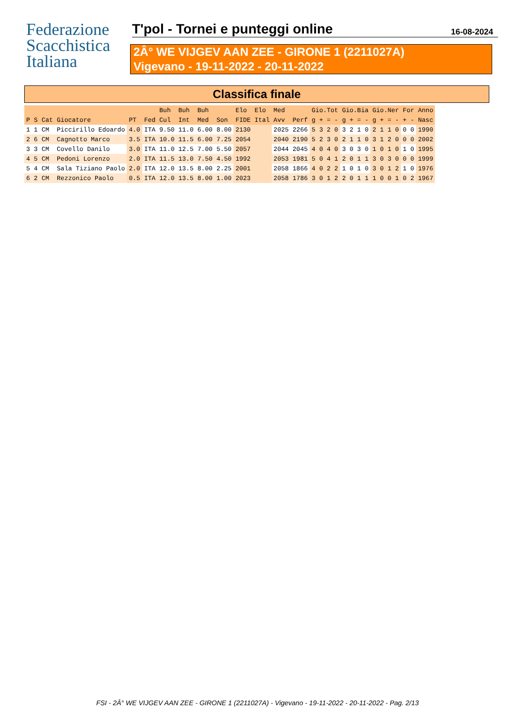Federazione
Scacchistica
Italiana
T'pol - Tornei e punteggi online
16-08-2024
2Â° WE VIJGEV AAN ZEE - GIRONE 1 (2211027A)
Vigevano - 19-11-2022 - 20-11-2022
Classifica finale
| | | | | | | Buh | Buh | Buh | | Elo | Elo | Med | | Gio.Tot | Gio.Bia | Gio.Ner | For | Anno |
| --- | --- | --- | --- | --- | --- | --- | --- | --- | --- | --- | --- | --- | --- | --- | --- | --- | --- | --- |
| P | S | Cat | Giocatore | PT | Fed | Cul | Int | Med | Son | FIDE | Ital | Avv | Perf | g + = - | g + = - | g + = - | + - | Nasc |
| 1 | 1 | CM | Piccirillo Edoardo | 4.0 | ITA | 9.50 | 11.0 | 6.00 | 8.00 | 2130 | | 2025 | 2266 | 5 3 2 0 | 3 2 1 0 | 2 1 1 0 | 0 0 | 1990 |
| 2 | 6 | CM | Cagnotto Marco | 3.5 | ITA | 10.0 | 11.5 | 6.00 | 7.25 | 2054 | | 2040 | 2190 | 5 2 3 0 | 2 1 1 0 | 3 1 2 0 | 0 0 | 2002 |
| 3 | 3 | CM | Covello Danilo | 3.0 | ITA | 11.0 | 12.5 | 7.00 | 5.50 | 2057 | | 2044 | 2045 | 4 0 4 0 | 3 0 3 0 | 1 0 1 0 | 1 0 | 1995 |
| 4 | 5 | CM | Pedoni Lorenzo | 2.0 | ITA | 11.5 | 13.0 | 7.50 | 4.50 | 1992 | | 2053 | 1981 | 5 0 4 1 | 2 0 1 1 | 3 0 3 0 | 0 0 | 1999 |
| 5 | 4 | CM | Sala Tiziano Paolo | 2.0 | ITA | 12.0 | 13.5 | 8.00 | 2.25 | 2001 | | 2058 | 1866 | 4 0 2 2 | 1 0 1 0 | 3 0 1 2 | 1 0 | 1976 |
| 6 | 2 | CM | Rezzonico Paolo | 0.5 | ITA | 12.0 | 13.5 | 8.00 | 1.00 | 2023 | | 2058 | 1786 | 3 0 1 2 | 2 0 1 1 | 1 0 0 1 | 0 2 | 1967 |
FSI - 2Â° WE VIJGEV AAN ZEE - GIRONE 1 (2211027A) - Vigevano - 19-11-2022 - 20-11-2022 - Pag. 2/13